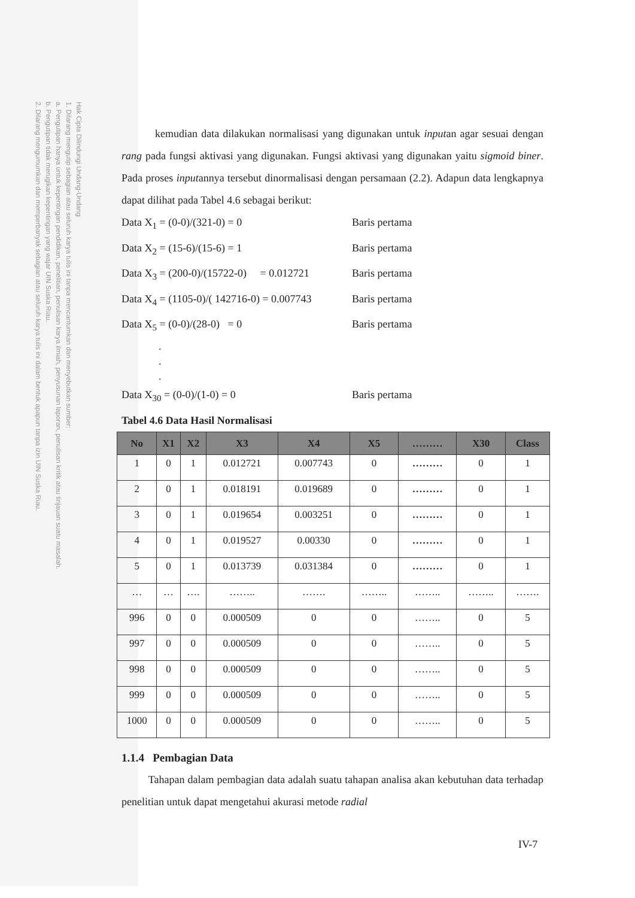Hak Cipta Dilindungi Undang-Undang
1. Dilarang mengutip sebagian atau seluruh karya tulis ini tanpa mencantumkan dan menyebutkan sumber:
a. Pengutipan hanya untuk kepentingan pendidikan, penelitian, penulisan karya ilmiah, penyusunan laporan, penulisan kritik atau tinjauan suatu masalah.
b. Pengutipan tidak merugikan kepentingan yang wajar UIN Suska Riau.
2. Dilarang mengumumkan dan memperbanyak sebagian atau seluruh karya tulis ini dalam bentuk apapun tanpa izin UIN Suska Riau.
kemudian data dilakukan normalisasi yang digunakan untuk inputan agar sesuai dengan rang pada fungsi aktivasi yang digunakan. Fungsi aktivasi yang digunakan yaitu sigmoid biner. Pada proses inputannya tersebut dinormalisasi dengan persamaan (2.2). Adapun data lengkapnya dapat dilihat pada Tabel 4.6 sebagai berikut:
Data X<sub>1</sub> = (0-0)/(321-0) = 0 Baris pertama
Data X<sub>2</sub> = (15-6)/(15-6) = 1 Baris pertama
Data X<sub>3</sub> = (200-0)/(15722-0) = 0.012721 Baris pertama
Data X<sub>4</sub> = (1105-0)/( 142716-0) = 0.007743 Baris pertama
Data X<sub>5</sub> = (0-0)/(28-0) = 0 Baris pertama
.
.
.
Data X<sub>30</sub> = (0-0)/(1-0) = 0 Baris pertama
Tabel 4.6 Data Hasil Normalisasi
| No | X1 | X2 | X3 | X4 | X5 | ……… | X30 | Class |
| --- | --- | --- | --- | --- | --- | --- | --- | --- |
| 1 | 0 | 1 | 0.012721 | 0.007743 | 0 | ……… | 0 | 1 |
| 2 | 0 | 1 | 0.018191 | 0.019689 | 0 | ……… | 0 | 1 |
| 3 | 0 | 1 | 0.019654 | 0.003251 | 0 | ……… | 0 | 1 |
| 4 | 0 | 1 | 0.019527 | 0.00330 | 0 | ……… | 0 | 1 |
| 5 | 0 | 1 | 0.013739 | 0.031384 | 0 | ……… | 0 | 1 |
| … | … | …. | …….. | ……. | …….. | …….. | …….. | ……. |
| 996 | 0 | 0 | 0.000509 | 0 | 0 | …….. | 0 | 5 |
| 997 | 0 | 0 | 0.000509 | 0 | 0 | …….. | 0 | 5 |
| 998 | 0 | 0 | 0.000509 | 0 | 0 | …….. | 0 | 5 |
| 999 | 0 | 0 | 0.000509 | 0 | 0 | …….. | 0 | 5 |
| 1000 | 0 | 0 | 0.000509 | 0 | 0 | …….. | 0 | 5 |
1.1.4 Pembagian Data
Tahapan dalam pembagian data adalah suatu tahapan analisa akan kebutuhan data terhadap penelitian untuk dapat mengetahui akurasi metode radial
IV-7